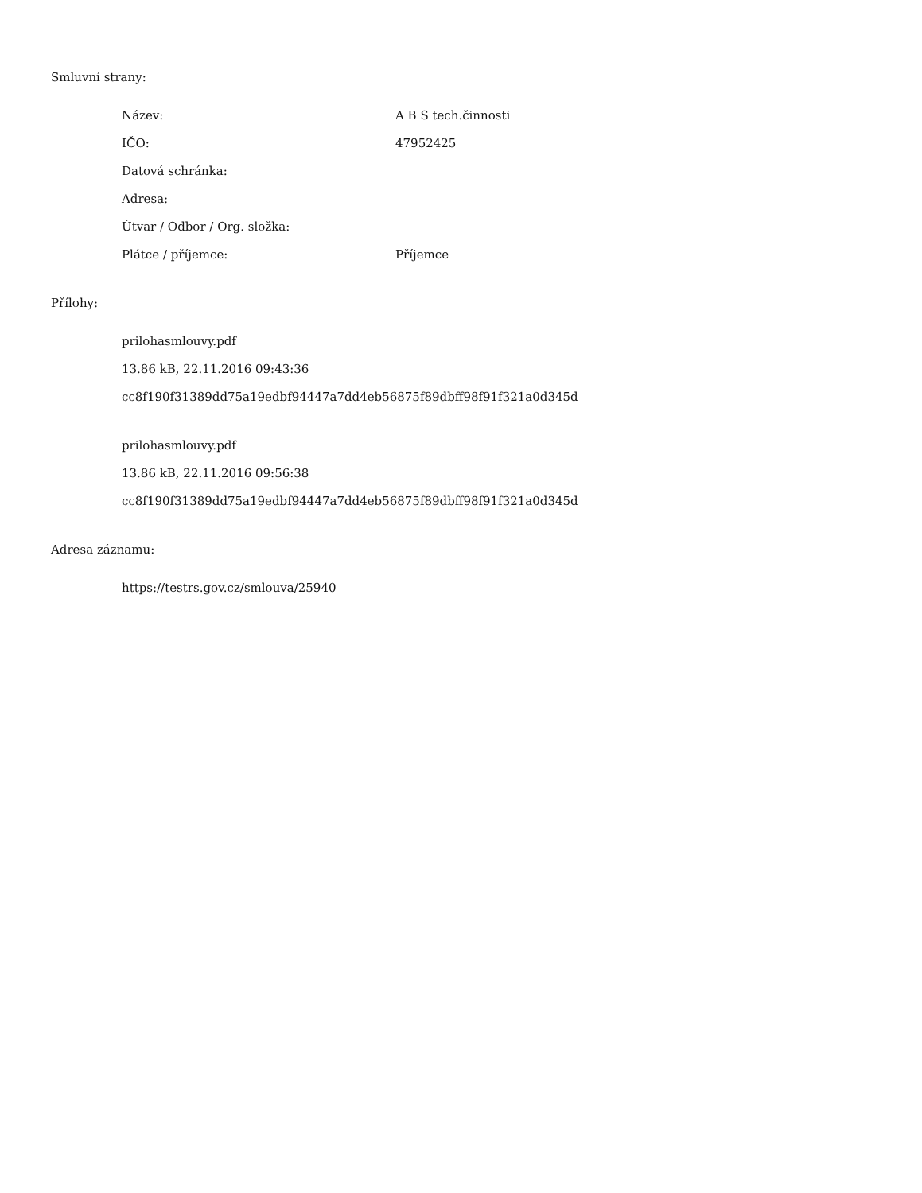Smluvní strany:
| Název: | A B S tech.činnosti |
| IČO: | 47952425 |
| Datová schránka: | |
| Adresa: | |
| Útvar / Odbor / Org. složka: | |
| Plátce / příjemce: | Příjemce |
Přílohy:
prilohasmlouvy.pdf
13.86 kB, 22.11.2016 09:43:36
cc8f190f31389dd75a19edbf94447a7dd4eb56875f89dbff98f91f321a0d345d
prilohasmlouvy.pdf
13.86 kB, 22.11.2016 09:56:38
cc8f190f31389dd75a19edbf94447a7dd4eb56875f89dbff98f91f321a0d345d
Adresa záznamu:
https://testrs.gov.cz/smlouva/25940